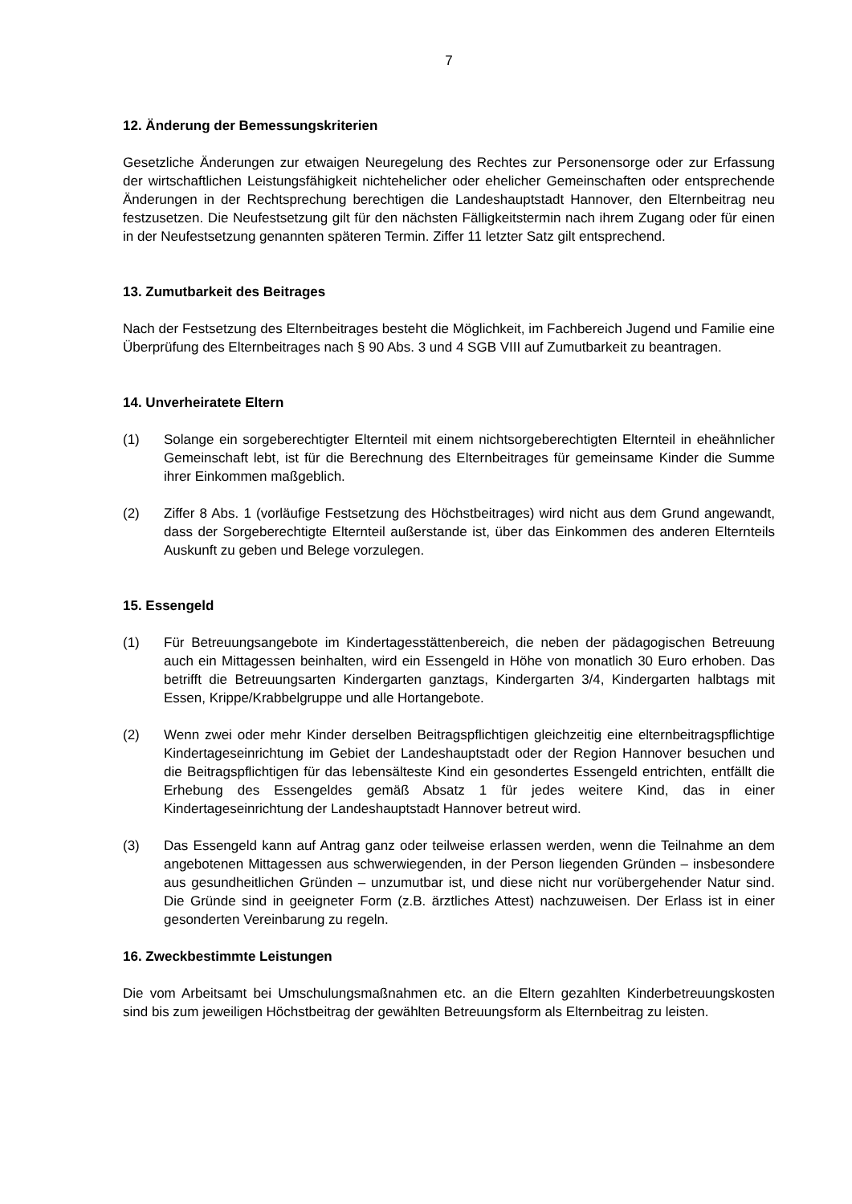7
12. Änderung der Bemessungskriterien
Gesetzliche Änderungen zur etwaigen Neuregelung des Rechtes zur Personensorge oder zur Erfassung der wirtschaftlichen Leistungsfähigkeit nichtehelicher oder ehelicher Gemeinschaften oder entsprechende Änderungen in der Rechtsprechung berechtigen die Landeshauptstadt Hannover, den Elternbeitrag neu festzusetzen. Die Neufestsetzung gilt für den nächsten Fälligkeitstermin nach ihrem Zugang oder für einen in der Neufestsetzung genannten späteren Termin. Ziffer 11 letzter Satz gilt entsprechend.
13. Zumutbarkeit des Beitrages
Nach der Festsetzung des Elternbeitrages besteht die Möglichkeit, im Fachbereich Jugend und Familie eine Überprüfung des Elternbeitrages nach § 90 Abs. 3 und 4 SGB VIII auf Zumutbarkeit zu beantragen.
14. Unverheiratete Eltern
(1) Solange ein sorgeberechtigter Elternteil mit einem nichtsorgeberechtigten Elternteil in eheähnlicher Gemeinschaft lebt, ist für die Berechnung des Elternbeitrages für gemeinsame Kinder die Summe ihrer Einkommen maßgeblich.
(2) Ziffer 8 Abs. 1 (vorläufige Festsetzung des Höchstbeitrages) wird nicht aus dem Grund angewandt, dass der Sorgeberechtigte Elternteil außerstande ist, über das Einkommen des anderen Elternteils Auskunft zu geben und Belege vorzulegen.
15. Essengeld
(1) Für Betreuungsangebote im Kindertagesstättenbereich, die neben der pädagogischen Betreuung auch ein Mittagessen beinhalten, wird ein Essengeld in Höhe von monatlich 30 Euro erhoben. Das betrifft die Betreuungsarten Kindergarten ganztags, Kindergarten 3/4, Kindergarten halbtags mit Essen, Krippe/Krabbelgruppe und alle Hortangebote.
(2) Wenn zwei oder mehr Kinder derselben Beitragspflichtigen gleichzeitig eine elternbeitragspflichtige Kindertageseinrichtung im Gebiet der Landeshauptstadt oder der Region Hannover besuchen und die Beitragspflichtigen für das lebensälteste Kind ein gesondertes Essengeld entrichten, entfällt die Erhebung des Essengeldes gemäß Absatz 1 für jedes weitere Kind, das in einer Kindertageseinrichtung der Landeshauptstadt Hannover betreut wird.
(3) Das Essengeld kann auf Antrag ganz oder teilweise erlassen werden, wenn die Teilnahme an dem angebotenen Mittagessen aus schwerwiegenden, in der Person liegenden Gründen – insbesondere aus gesundheitlichen Gründen – unzumutbar ist, und diese nicht nur vorübergehender Natur sind. Die Gründe sind in geeigneter Form (z.B. ärztliches Attest) nachzuweisen. Der Erlass ist in einer gesonderten Vereinbarung zu regeln.
16. Zweckbestimmte Leistungen
Die vom Arbeitsamt bei Umschulungsmaßnahmen etc. an die Eltern gezahlten Kinderbetreuungskosten sind bis zum jeweiligen Höchstbeitrag der gewählten Betreuungsform als Elternbeitrag zu leisten.